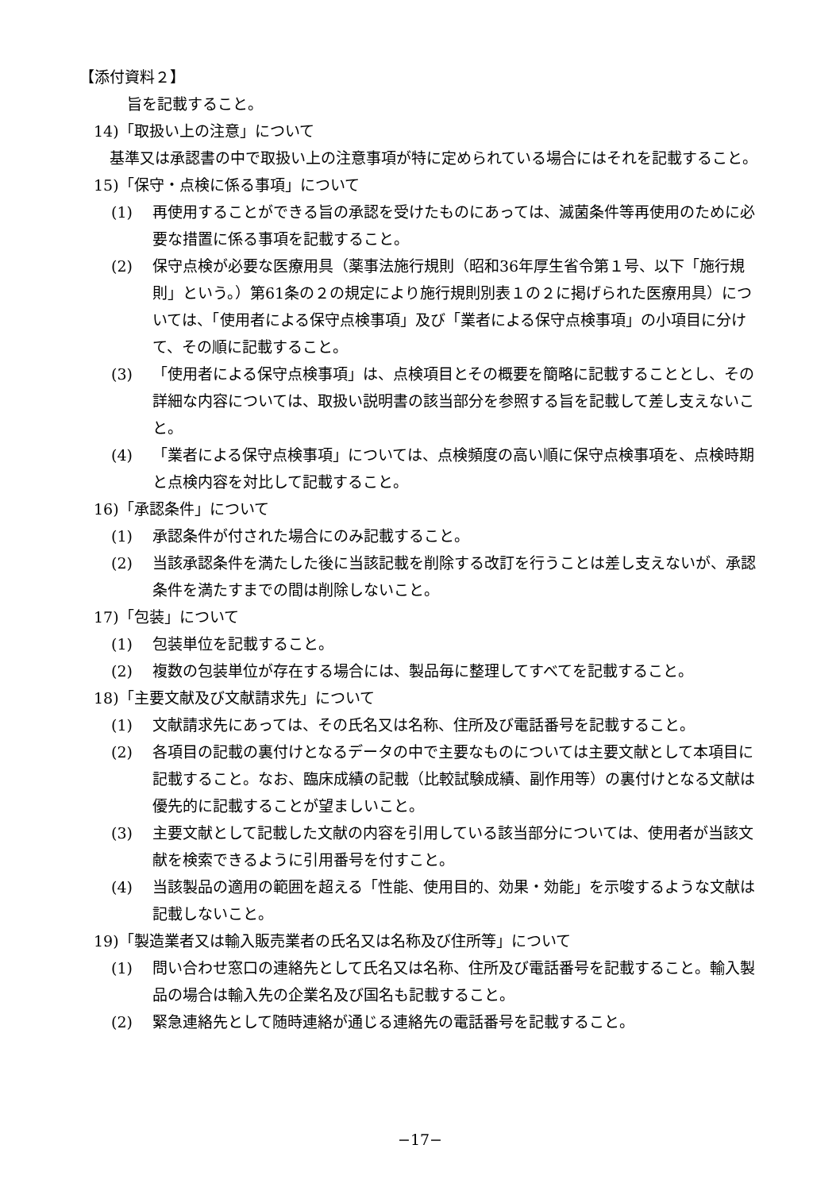【添付資料２】
旨を記載すること。
14)「取扱い上の注意」について
基準又は承認書の中で取扱い上の注意事項が特に定められている場合にはそれを記載すること。
15)「保守・点検に係る事項」について
(1) 再使用することができる旨の承認を受けたものにあっては、滅菌条件等再使用のために必要な措置に係る事項を記載すること。
(2) 保守点検が必要な医療用具（薬事法施行規則（昭和36年厚生省令第１号、以下「施行規則」という。）第61条の２の規定により施行規則別表１の２に掲げられた医療用具）については、「使用者による保守点検事項」及び「業者による保守点検事項」の小項目に分けて、その順に記載すること。
(3) 「使用者による保守点検事項」は、点検項目とその概要を簡略に記載することとし、その詳細な内容については、取扱い説明書の該当部分を参照する旨を記載して差し支えないこと。
(4) 「業者による保守点検事項」については、点検頻度の高い順に保守点検事項を、点検時期と点検内容を対比して記載すること。
16)「承認条件」について
(1) 承認条件が付された場合にのみ記載すること。
(2) 当該承認条件を満たした後に当該記載を削除する改訂を行うことは差し支えないが、承認条件を満たすまでの間は削除しないこと。
17)「包装」について
(1) 包装単位を記載すること。
(2) 複数の包装単位が存在する場合には、製品毎に整理してすべてを記載すること。
18)「主要文献及び文献請求先」について
(1) 文献請求先にあっては、その氏名又は名称、住所及び電話番号を記載すること。
(2) 各項目の記載の裏付けとなるデータの中で主要なものについては主要文献として本項目に記載すること。なお、臨床成績の記載（比較試験成績、副作用等）の裏付けとなる文献は優先的に記載することが望ましいこと。
(3) 主要文献として記載した文献の内容を引用している該当部分については、使用者が当該文献を検索できるように引用番号を付すこと。
(4) 当該製品の適用の範囲を超える「性能、使用目的、効果・効能」を示唆するような文献は記載しないこと。
19)「製造業者又は輸入販売業者の氏名又は名称及び住所等」について
(1) 問い合わせ窓口の連絡先として氏名又は名称、住所及び電話番号を記載すること。輸入製品の場合は輸入先の企業名及び国名も記載すること。
(2) 緊急連絡先として随時連絡が通じる連絡先の電話番号を記載すること。
−17−